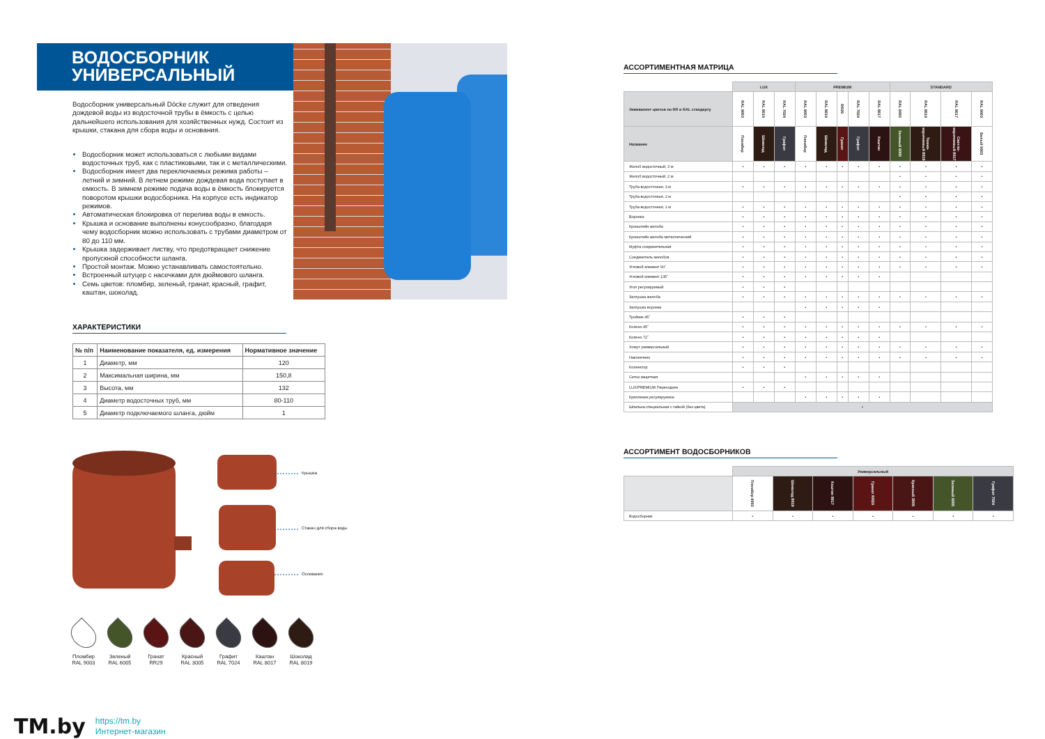ВОДОСБОРНИК
УНИВЕРСАЛЬНЫЙ
Водосборник универсальный Döcke служит для отведения дождевой воды из водосточной трубы в ёмкость с целью дальнейшего использования для хозяйственных нужд. Состоит из крышки, стакана для сбора воды и основания.
Водосборник может использоваться с любыми видами водосточных труб, как с пластиковыми, так и с металлическими.
Водосборник имеет два переключаемых режима работы – летний и зимний. В летнем режиме дождевая вода поступает в емкость. В зимнем режиме подача воды в ёмкость блокируется поворотом крышки водосборника. На корпусе есть индикатор режимов.
Автоматическая блокировка от перелива воды в емкость.
Крышка и основание выполнены конусообразно, благодаря чему водосборник можно использовать с трубами диаметром от 80 до 110 мм.
Крышка задерживает листву, что предотвращает снижение пропускной способности шланга.
Простой монтаж. Можно устанавливать самостоятельно.
Встроенный штуцер с насечками для дюймового шланга.
Семь цветов: пломбир, зеленый, гранат, красный, графит, каштан, шоколад.
ХАРАКТЕРИСТИКИ
| № п/п | Наименование показателя, ед. измерения | Нормативное значение |
| --- | --- | --- |
| 1 | Диаметр, мм | 120 |
| 2 | Максимальная ширина, мм | 150,8 |
| 3 | Высота, мм | 132 |
| 4 | Диаметр водосточных труб, мм | 80-110 |
| 5 | Диаметр подключаемого шланга, дюйм | 1 |
Крышка
Стакан для сбора воды
Основание
Пломбир
RAL 9003
Зеленый
RAL 6005
Гранат
RR29
Красный
RAL 3005
Графит
RAL 7024
Каштан
RAL 8017
Шоколад
RAL 8019
TM.by https://tm.by
Интернет-магазин
АССОРТИМЕНТНАЯ МАТРИЦА
| | LUX | | | PREMIUM | | | | | STANDARD | | | |
| Эквивалент цветов по RR и RAL стандарту | RAL 9003 | RAL 8019 | RAL 7024 | RAL 9003 | RAL 8019 | RR29 | RAL 7024 | RAL 8017 | RAL 6005 | RAL 8019 | RAL 8017 | RAL 9003 |
| Название | Пломбир | Шоколад | Графит | Пломбир | Шоколад | Гранат | Графит | Каштан | Зеленый 6005 | Темно-коричневый 8019 | Светло-коричневый 8017 | Белый 9003 |
| Желоб водосточный, 3 м | • | • | • | • | • | • | • | • | • | • | • | • |
| Желоб водосточный, 2 м | | | | | | | | | • | • | • | • |
| Труба водосточная, 3 м | • | • | • | • | • | • | • | • | • | • | • | • |
| Труба водосточная, 2 м | | | | | | | | | • | • | • | • |
| Труба водосточная, 1 м | • | • | • | • | • | • | • | • | • | • | • | • |
| Воронка | • | • | • | • | • | • | • | • | • | • | • | • |
| Кронштейн желоба | • | • | • | • | • | • | • | • | • | • | • | • |
| Кронштейн желоба металлический | • | • | • | • | • | • | • | • | • | • | • | • |
| Муфта соединительная | • | • | • | • | • | • | • | • | • | • | • | • |
| Соединитель желобов | • | • | • | • | • | • | • | • | • | • | • | • |
| Угловой элемент 90˚ | • | • | • | • | • | • | • | • | • | • | • | • |
| Угловой элемент 135˚ | • | • | • | • | • | • | • | • | | | | |
| Угол регулируемый | • | • | • | | | | | | | | | |
| Заглушка желоба | • | • | • | • | • | • | • | • | • | • | • | • |
| Заглушка воронки | | | | • | • | • | • | • | | | | |
| Тройник 45˚ | • | • | • | | | | | | | | | |
| Колено 45˚ | • | • | • | • | • | • | • | • | • | • | • | • |
| Колено 72˚ | • | • | • | • | • | • | • | • | | | | |
| Хомут универсальный | • | • | • | • | • | • | • | • | • | • | • | • |
| Наконечник | • | • | • | • | • | • | • | • | • | • | • | • |
| Коллектор | • | • | • | | | | | | | | | |
| Сетка защитная | | | | • | • | • | • | • | | | | |
| LUX/PREMIUM Переходник | • | • | • | | | | | | | | | |
| Крепление регулируемое | | | | • | • | • | • | • | | | | |
| Шпилька специальная с гайкой (без цвета) | • | | | | | | | | | | | |
АССОРТИМЕНТ ВОДОСБОРНИКОВ
| | Универсальный | | | | | | |
| | Пломбир 9003 | Шоколад 8019 | Каштан 8017 | Гранат RR29 | Красный 3005 | Зеленый 6005 | Графит 7024 |
| Водосборник | • | • | • | • | • | • | • |